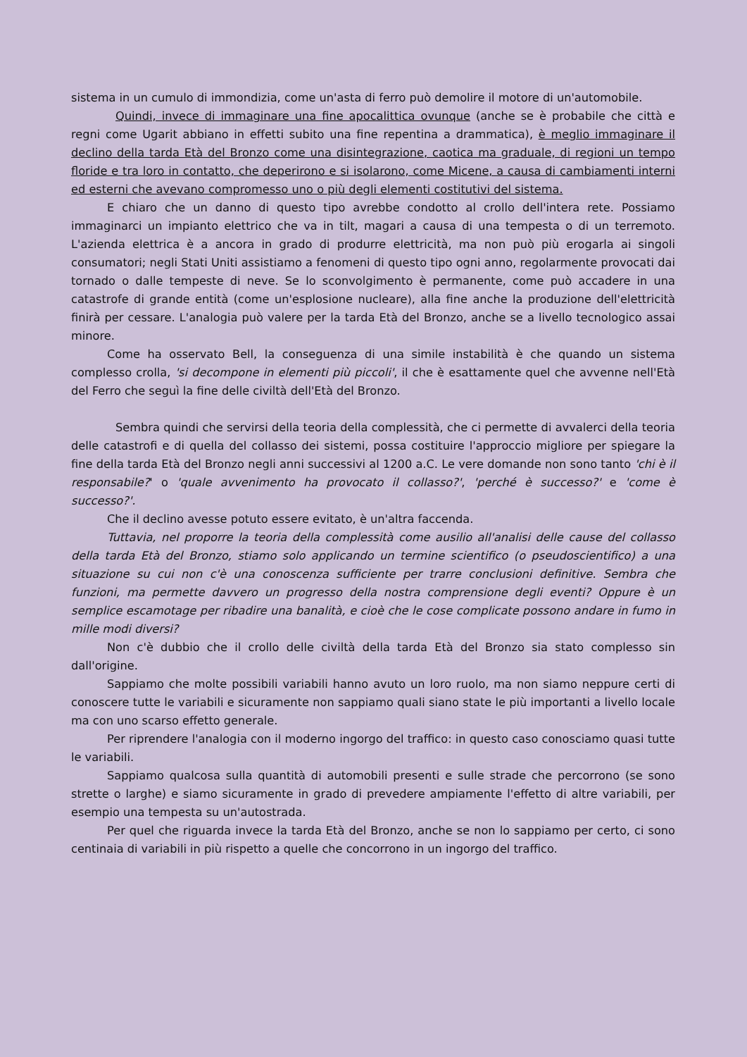sistema in un cumulo di immondizia, come un'asta di ferro può demolire il motore di un'automobile.
Quindi, invece di immaginare una fine apocalittica ovunque (anche se è probabile che città e regni come Ugarit abbiano in effetti subito una fine repentina a drammatica), è meglio immaginare il declino della tarda Età del Bronzo come una disintegrazione, caotica ma graduale, di regioni un tempo floride e tra loro in contatto, che deperirono e si isolarono, come Micene, a causa di cambiamenti interni ed esterni che avevano compromesso uno o più degli elementi costitutivi del sistema.
E chiaro che un danno di questo tipo avrebbe condotto al crollo dell'intera rete. Possiamo immaginarci un impianto elettrico che va in tilt, magari a causa di una tempesta o di un terremoto. L'azienda elettrica è a ancora in grado di produrre elettricità, ma non può più erogarla ai singoli consumatori; negli Stati Uniti assistiamo a fenomeni di questo tipo ogni anno, regolarmente provocati dai tornado o dalle tempeste di neve. Se lo sconvolgimento è permanente, come può accadere in una catastrofe di grande entità (come un'esplosione nucleare), alla fine anche la produzione dell'elettricità finirà per cessare. L'analogia può valere per la tarda Età del Bronzo, anche se a livello tecnologico assai minore.
Come ha osservato Bell, la conseguenza di una simile instabilità è che quando un sistema complesso crolla, 'si decompone in elementi più piccoli', il che è esattamente quel che avvenne nell'Età del Ferro che seguì la fine delle civiltà dell'Età del Bronzo.
Sembra quindi che servirsi della teoria della complessità, che ci permette di avvalerci della teoria delle catastrofi e di quella del collasso dei sistemi, possa costituire l'approccio migliore per spiegare la fine della tarda Età del Bronzo negli anni successivi al 1200 a.C. Le vere domande non sono tanto 'chi è il responsabile?' o 'quale avvenimento ha provocato il collasso?', 'perché è successo?' e 'come è successo?'.
Che il declino avesse potuto essere evitato, è un'altra faccenda.
Tuttavia, nel proporre la teoria della complessità come ausilio all'analisi delle cause del collasso della tarda Età del Bronzo, stiamo solo applicando un termine scientifico (o pseudoscientifico) a una situazione su cui non c'è una conoscenza sufficiente per trarre conclusioni definitive. Sembra che funzioni, ma permette davvero un progresso della nostra comprensione degli eventi? Oppure è un semplice escamotage per ribadire una banalità, e cioè che le cose complicate possono andare in fumo in mille modi diversi?
Non c'è dubbio che il crollo delle civiltà della tarda Età del Bronzo sia stato complesso sin dall'origine.
Sappiamo che molte possibili variabili hanno avuto un loro ruolo, ma non siamo neppure certi di conoscere tutte le variabili e sicuramente non sappiamo quali siano state le più importanti a livello locale ma con uno scarso effetto generale.
Per riprendere l'analogia con il moderno ingorgo del traffico: in questo caso conosciamo quasi tutte le variabili.
Sappiamo qualcosa sulla quantità di automobili presenti e sulle strade che percorrono (se sono strette o larghe) e siamo sicuramente in grado di prevedere ampiamente l'effetto di altre variabili, per esempio una tempesta su un'autostrada.
Per quel che riguarda invece la tarda Età del Bronzo, anche se non lo sappiamo per certo, ci sono centinaia di variabili in più rispetto a quelle che concorrono in un ingorgo del traffico.